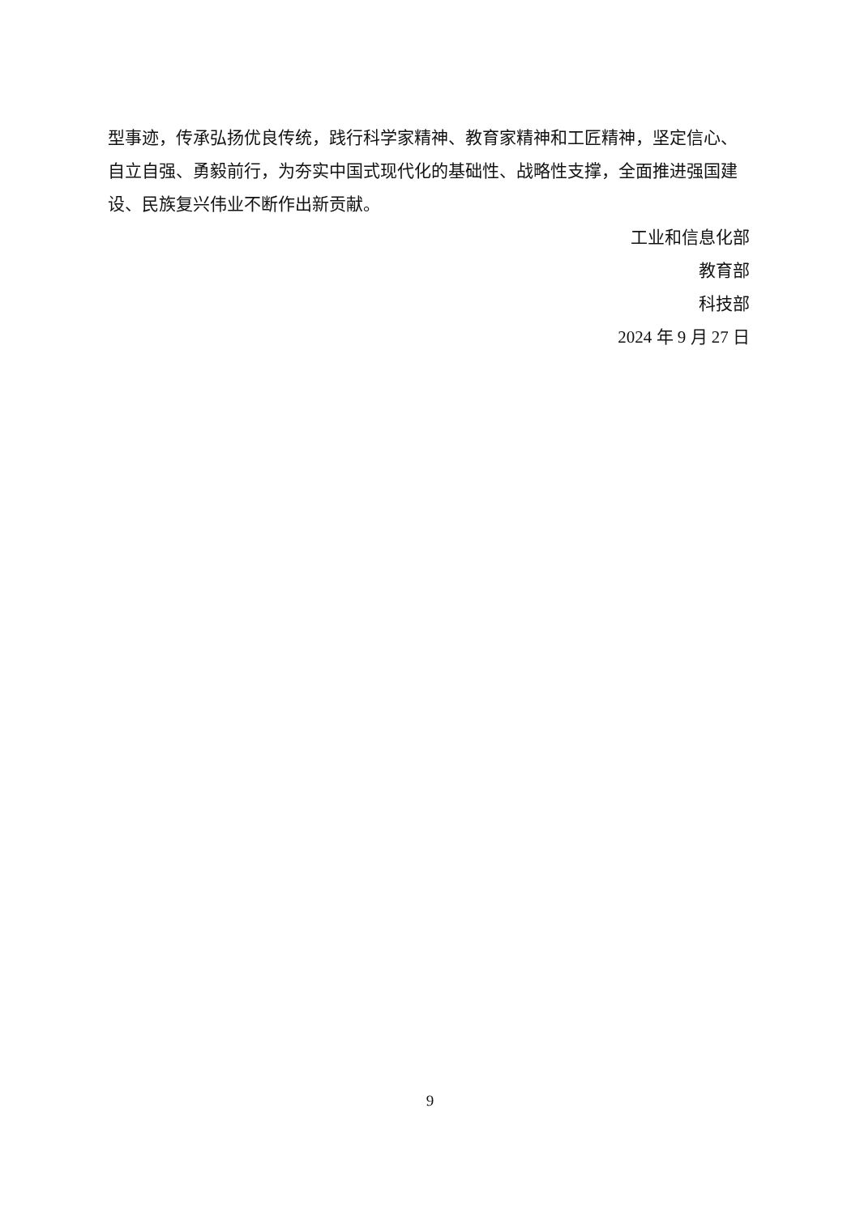型事迹，传承弘扬优良传统，践行科学家精神、教育家精神和工匠精神，坚定信心、自立自强、勇毅前行，为夯实中国式现代化的基础性、战略性支撑，全面推进强国建设、民族复兴伟业不断作出新贡献。
工业和信息化部
教育部
科技部
2024 年 9 月 27 日
9